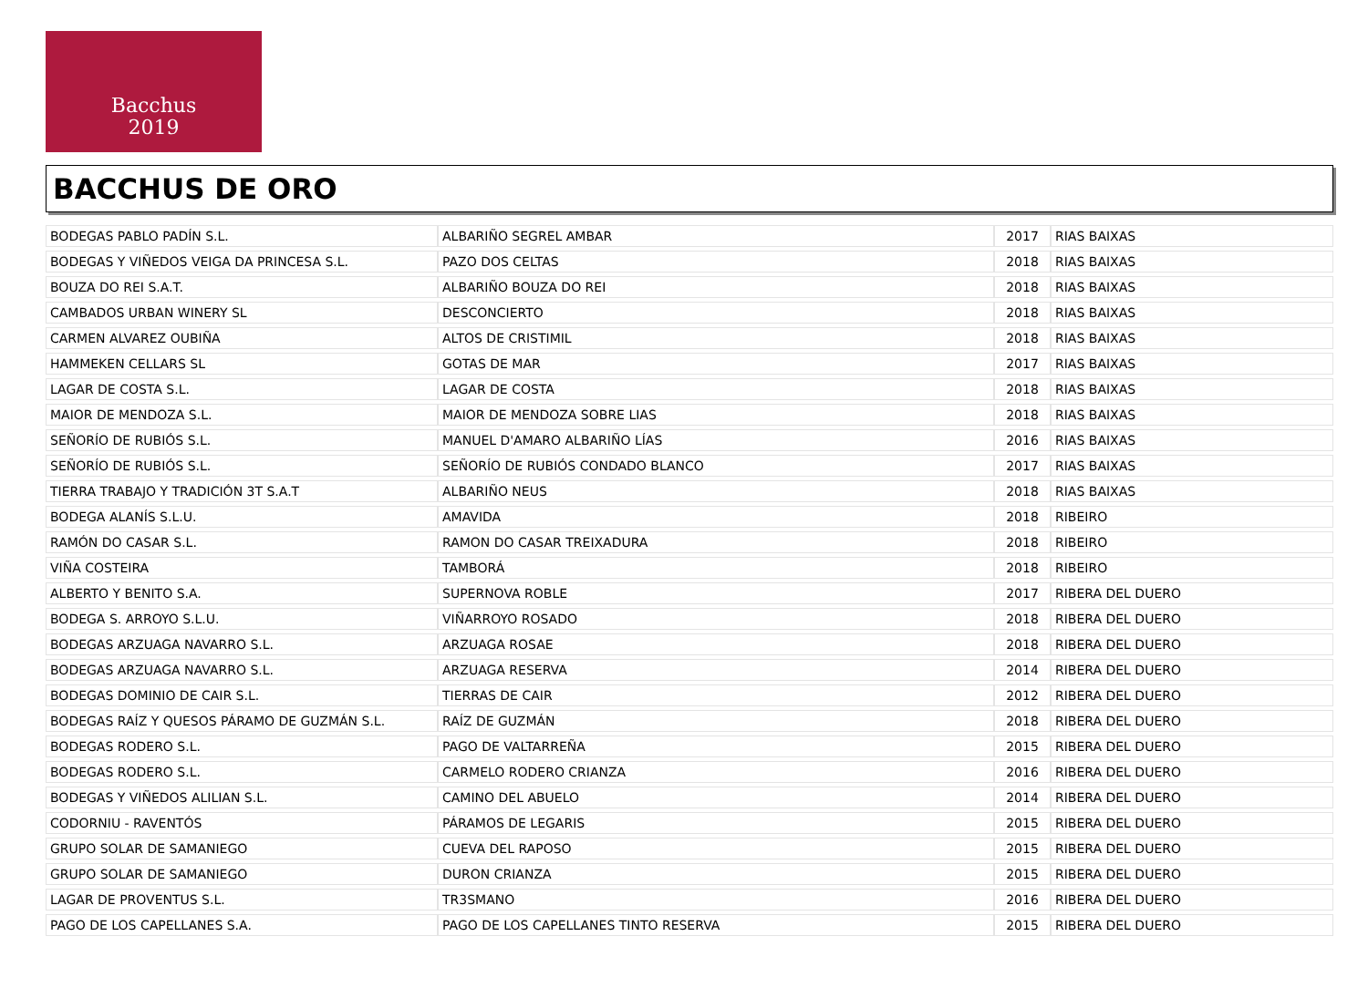Bacchus
2019
BACCHUS DE ORO
| BODEGAS PABLO PADÍN S.L. | ALBARIÑO SEGREL AMBAR | 2017 | RIAS BAIXAS |
| BODEGAS Y VIÑEDOS VEIGA DA PRINCESA S.L. | PAZO DOS CELTAS | 2018 | RIAS BAIXAS |
| BOUZA DO REI S.A.T. | ALBARIÑO BOUZA DO REI | 2018 | RIAS BAIXAS |
| CAMBADOS URBAN WINERY SL | DESCONCIERTO | 2018 | RIAS BAIXAS |
| CARMEN ALVAREZ OUBIÑA | ALTOS DE CRISTIMIL | 2018 | RIAS BAIXAS |
| HAMMEKEN CELLARS SL | GOTAS DE MAR | 2017 | RIAS BAIXAS |
| LAGAR DE COSTA S.L. | LAGAR DE COSTA | 2018 | RIAS BAIXAS |
| MAIOR DE MENDOZA S.L. | MAIOR DE MENDOZA SOBRE LIAS | 2018 | RIAS BAIXAS |
| SEÑORÍO DE RUBIÓS S.L. | MANUEL D'AMARO ALBARIÑO LÍAS | 2016 | RIAS BAIXAS |
| SEÑORÍO DE RUBIÓS S.L. | SEÑORÍO DE RUBIÓS CONDADO BLANCO | 2017 | RIAS BAIXAS |
| TIERRA TRABAJO Y TRADICIÓN 3T S.A.T | ALBARIÑO NEUS | 2018 | RIAS BAIXAS |
| BODEGA ALANÍS S.L.U. | AMAVIDA | 2018 | RIBEIRO |
| RAMÓN DO CASAR S.L. | RAMON DO CASAR TREIXADURA | 2018 | RIBEIRO |
| VIÑA COSTEIRA | TAMBORÁ | 2018 | RIBEIRO |
| ALBERTO Y BENITO S.A. | SUPERNOVA ROBLE | 2017 | RIBERA DEL DUERO |
| BODEGA S. ARROYO S.L.U. | VIÑARROYO ROSADO | 2018 | RIBERA DEL DUERO |
| BODEGAS ARZUAGA NAVARRO S.L. | ARZUAGA ROSAE | 2018 | RIBERA DEL DUERO |
| BODEGAS ARZUAGA NAVARRO S.L. | ARZUAGA RESERVA | 2014 | RIBERA DEL DUERO |
| BODEGAS DOMINIO DE CAIR S.L. | TIERRAS DE CAIR | 2012 | RIBERA DEL DUERO |
| BODEGAS RAÍZ Y QUESOS PÁRAMO DE GUZMÁN S.L. | RAÍZ DE GUZMÁN | 2018 | RIBERA DEL DUERO |
| BODEGAS RODERO S.L. | PAGO DE VALTARREÑA | 2015 | RIBERA DEL DUERO |
| BODEGAS RODERO S.L. | CARMELO RODERO CRIANZA | 2016 | RIBERA DEL DUERO |
| BODEGAS Y VIÑEDOS ALILIAN S.L. | CAMINO DEL ABUELO | 2014 | RIBERA DEL DUERO |
| CODORNIU - RAVENTÓS | PÁRAMOS DE LEGARIS | 2015 | RIBERA DEL DUERO |
| GRUPO SOLAR DE SAMANIEGO | CUEVA DEL RAPOSO | 2015 | RIBERA DEL DUERO |
| GRUPO SOLAR DE SAMANIEGO | DURON CRIANZA | 2015 | RIBERA DEL DUERO |
| LAGAR DE PROVENTUS S.L. | TR3SMANO | 2016 | RIBERA DEL DUERO |
| PAGO DE LOS CAPELLANES S.A. | PAGO DE LOS CAPELLANES TINTO RESERVA | 2015 | RIBERA DEL DUERO |